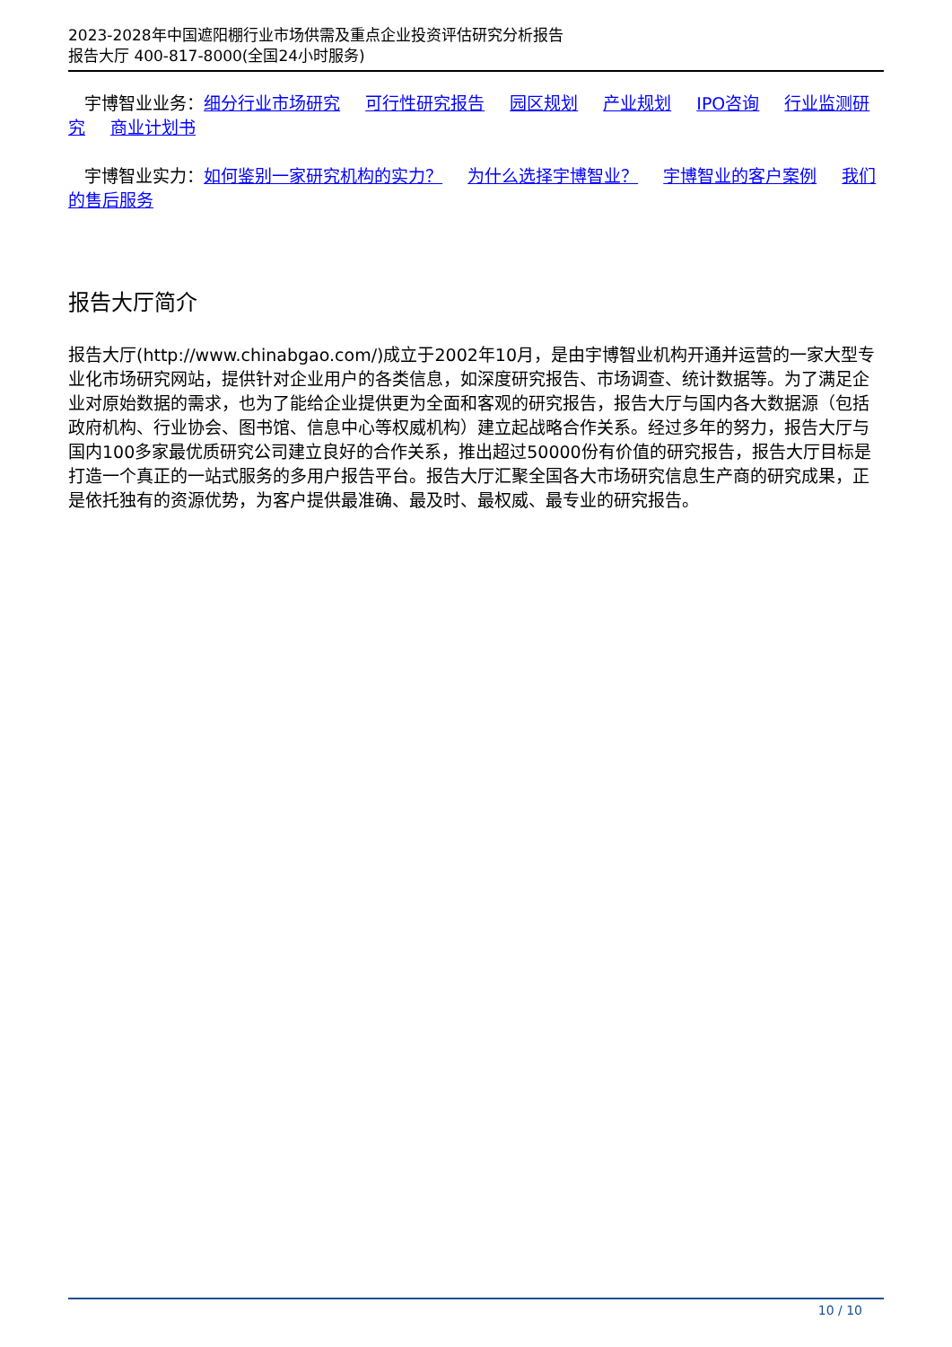2023-2028年中国遮阳棚行业市场供需及重点企业投资评估研究分析报告
报告大厅 400-817-8000(全国24小时服务)
宇博智业业务：细分行业市场研究 可行性研究报告 园区规划 产业规划 IPO咨询 行业监测研究 商业计划书
宇博智业实力：如何鉴别一家研究机构的实力？ 为什么选择宇博智业？ 宇博智业的客户案例 我们的售后服务
报告大厅简介
报告大厅(http://www.chinabgao.com/)成立于2002年10月，是由宇博智业机构开通并运营的一家大型专业化市场研究网站，提供针对企业用户的各类信息，如深度研究报告、市场调查、统计数据等。为了满足企业对原始数据的需求，也为了能给企业提供更为全面和客观的研究报告，报告大厅与国内各大数据源（包括政府机构、行业协会、图书馆、信息中心等权威机构）建立起战略合作关系。经过多年的努力，报告大厅与国内100多家最优质研究公司建立良好的合作关系，推出超过50000份有价值的研究报告，报告大厅目标是打造一个真正的一站式服务的多用户报告平台。报告大厅汇聚全国各大市场研究信息生产商的研究成果，正是依托独有的资源优势，为客户提供最准确、最及时、最权威、最专业的研究报告。
10 / 10